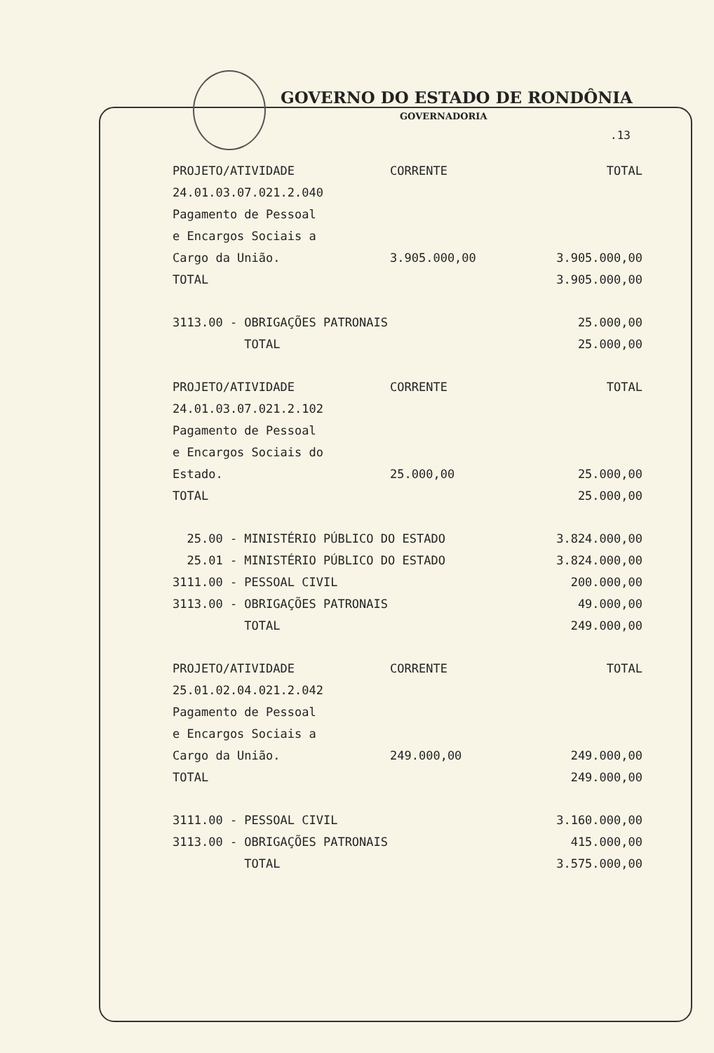GOVERNO DO ESTADO DE RONDÔNIA
GOVERNADORIA
.13
| PROJETO/ATIVIDADE | CORRENTE | TOTAL |
| 24.01.03.07.021.2.040 | | |
| Pagamento de Pessoal | | |
| e Encargos Sociais a | | |
| Cargo da União. | 3.905.000,00 | 3.905.000,00 |
| TOTAL | | 3.905.000,00 |
| 3113.00 - OBRIGAÇÕES PATRONAIS | | 25.000,00 |
| TOTAL | | 25.000,00 |
| PROJETO/ATIVIDADE | CORRENTE | TOTAL |
| 24.01.03.07.021.2.102 | | |
| Pagamento de Pessoal | | |
| e Encargos Sociais do | | |
| Estado. | 25.000,00 | 25.000,00 |
| TOTAL | | 25.000,00 |
| 25.00 - MINISTÉRIO PÚBLICO DO ESTADO | | 3.824.000,00 |
| 25.01 - MINISTÉRIO PÚBLICO DO ESTADO | | 3.824.000,00 |
| 3111.00 - PESSOAL CIVIL | | 200.000,00 |
| 3113.00 - OBRIGAÇÕES PATRONAIS | | 49.000,00 |
| TOTAL | | 249.000,00 |
| PROJETO/ATIVIDADE | CORRENTE | TOTAL |
| 25.01.02.04.021.2.042 | | |
| Pagamento de Pessoal | | |
| e Encargos Sociais a | | |
| Cargo da União. | 249.000,00 | 249.000,00 |
| TOTAL | | 249.000,00 |
| 3111.00 - PESSOAL CIVIL | | 3.160.000,00 |
| 3113.00 - OBRIGAÇÕES PATRONAIS | | 415.000,00 |
| TOTAL | | 3.575.000,00 |